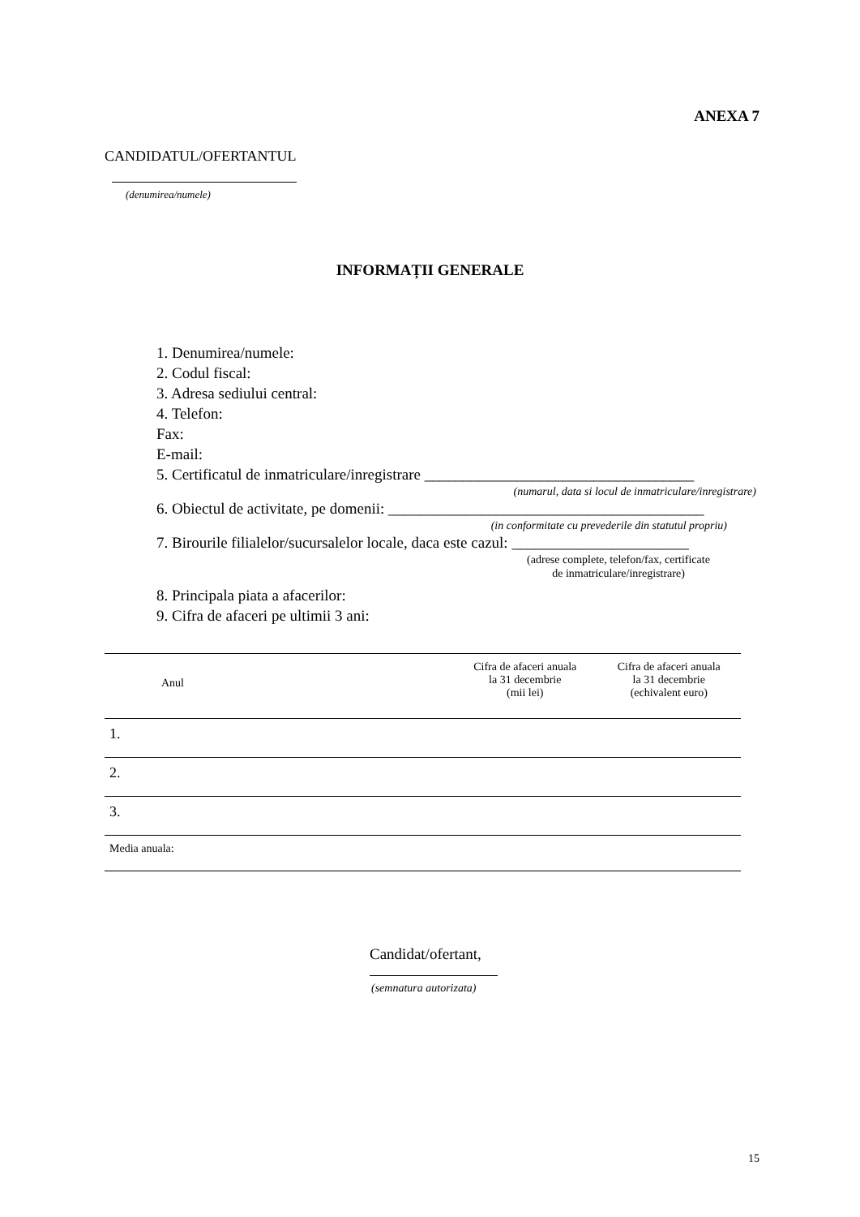ANEXA 7
CANDIDATUL/OFERTANTUL
(denumirea/numele)
INFORMAȚII GENERALE
1. Denumirea/numele:
2. Codul fiscal:
3. Adresa sediului central:
4. Telefon:
Fax:
E-mail:
5. Certificatul de inmatriculare/inregistrare ___________________________________
(numarul, data si locul de inmatriculare/inregistrare)
6. Obiectul de activitate, pe domenii: _________________________________________
(in conformitate cu prevederile din statutul propriu)
7. Birourile filialelor/sucursalelor locale, daca este cazul: _______________________
(adrese complete, telefon/fax, certificate de inmatriculare/inregistrare)
8. Principala piata a afacerilor:
9. Cifra de afaceri pe ultimii 3 ani:
| Anul | Cifra de afaceri anuala la 31 decembrie (mii lei) | Cifra de afaceri anuala la 31 decembrie (echivalent euro) |
| 1. | | |
| 2. | | |
| 3. | | |
| Media anuala: | | |
Candidat/ofertant,
(semnatura autorizata)
15